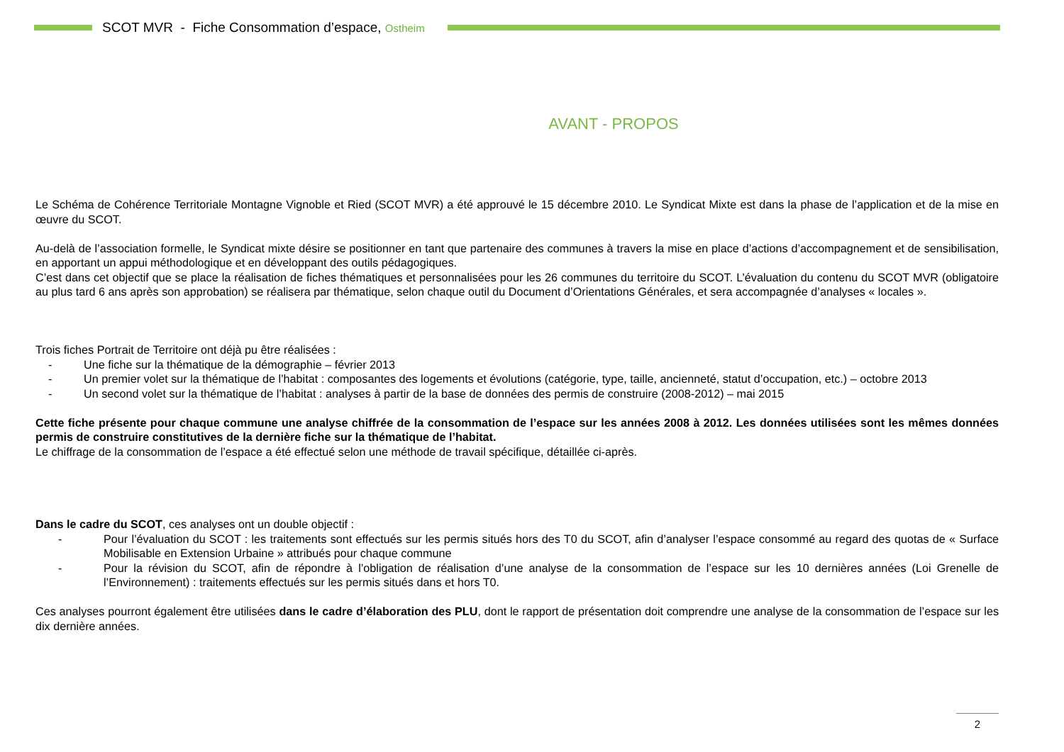SCOT MVR - Fiche Consommation d’espace, Ostheim
AVANT - PROPOS
Le Schéma de Cohérence Territoriale Montagne Vignoble et Ried (SCOT MVR) a été approuvé le 15 décembre 2010. Le Syndicat Mixte est dans la phase de l’application et de la mise en œuvre du SCOT.
Au-delà de l’association formelle, le Syndicat mixte désire se positionner en tant que partenaire des communes à travers la mise en place d’actions d’accompagnement et de sensibilisation, en apportant un appui méthodologique et en développant des outils pédagogiques.
C’est dans cet objectif que se place la réalisation de fiches thématiques et personnalisées pour les 26 communes du territoire du SCOT. L’évaluation du contenu du SCOT MVR (obligatoire au plus tard 6 ans après son approbation) se réalisera par thématique, selon chaque outil du Document d’Orientations Générales, et sera accompagnée d’analyses « locales ».
Trois fiches Portrait de Territoire ont déjà pu être réalisées :
- Une fiche sur la thématique de la démographie – février 2013
- Un premier volet sur la thématique de l’habitat : composantes des logements et évolutions (catégorie, type, taille, ancienneté, statut d’occupation, etc.) – octobre 2013
- Un second volet sur la thématique de l’habitat : analyses à partir de la base de données des permis de construire (2008-2012) – mai 2015
Cette fiche présente pour chaque commune une analyse chiffrée de la consommation de l’espace sur les années 2008 à 2012. Les données utilisées sont les mêmes données permis de construire constitutives de la dernière fiche sur la thématique de l’habitat.
Le chiffrage de la consommation de l’espace a été effectué selon une méthode de travail spécifique, détaillée ci-après.
Dans le cadre du SCOT, ces analyses ont un double objectif :
- Pour l’évaluation du SCOT : les traitements sont effectués sur les permis situés hors des T0 du SCOT, afin d’analyser l’espace consommé au regard des quotas de « Surface Mobilisable en Extension Urbaine » attribués pour chaque commune
- Pour la révision du SCOT, afin de répondre à l’obligation de réalisation d’une analyse de la consommation de l’espace sur les 10 dernières années (Loi Grenelle de l’Environnement) : traitements effectués sur les permis situés dans et hors T0.
Ces analyses pourront également être utilisées dans le cadre d’élaboration des PLU, dont le rapport de présentation doit comprendre une analyse de la consommation de l’espace sur les dix dernière années.
2